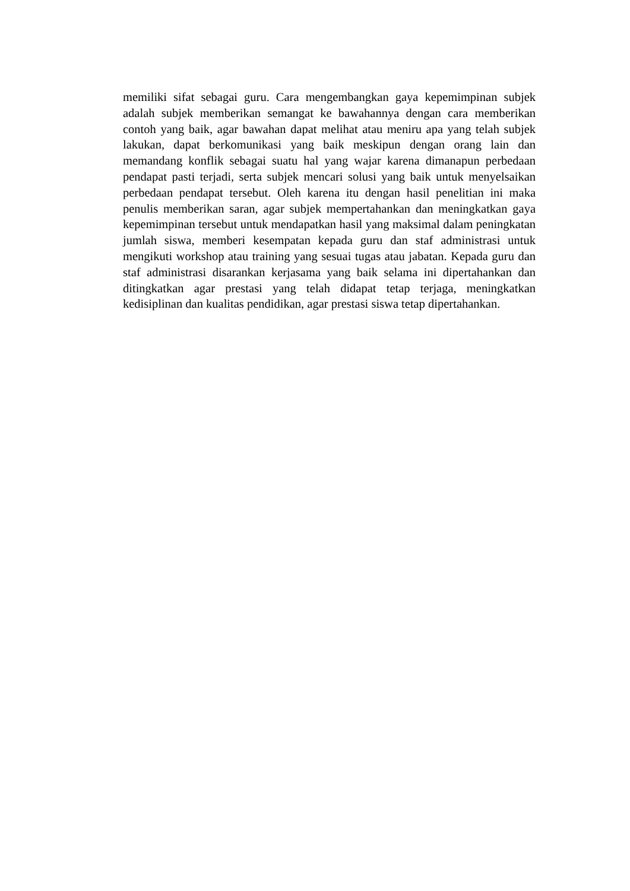memiliki sifat sebagai guru. Cara mengembangkan gaya kepemimpinan subjek adalah subjek memberikan semangat ke bawahannya dengan cara memberikan contoh yang baik, agar bawahan dapat melihat atau meniru apa yang telah subjek lakukan, dapat berkomunikasi yang baik meskipun dengan orang lain dan memandang konflik sebagai suatu hal yang wajar karena dimanapun perbedaan pendapat pasti terjadi, serta subjek mencari solusi yang baik untuk menyelsaikan perbedaan pendapat tersebut. Oleh karena itu dengan hasil penelitian ini maka penulis memberikan saran, agar subjek mempertahankan dan meningkatkan gaya kepemimpinan tersebut untuk mendapatkan hasil yang maksimal dalam peningkatan jumlah siswa, memberi kesempatan kepada guru dan staf administrasi untuk mengikuti workshop atau training yang sesuai tugas atau jabatan. Kepada guru dan staf administrasi disarankan kerjasama yang baik selama ini dipertahankan dan ditingkatkan agar prestasi yang telah didapat tetap terjaga, meningkatkan kedisiplinan dan kualitas pendidikan, agar prestasi siswa tetap dipertahankan.